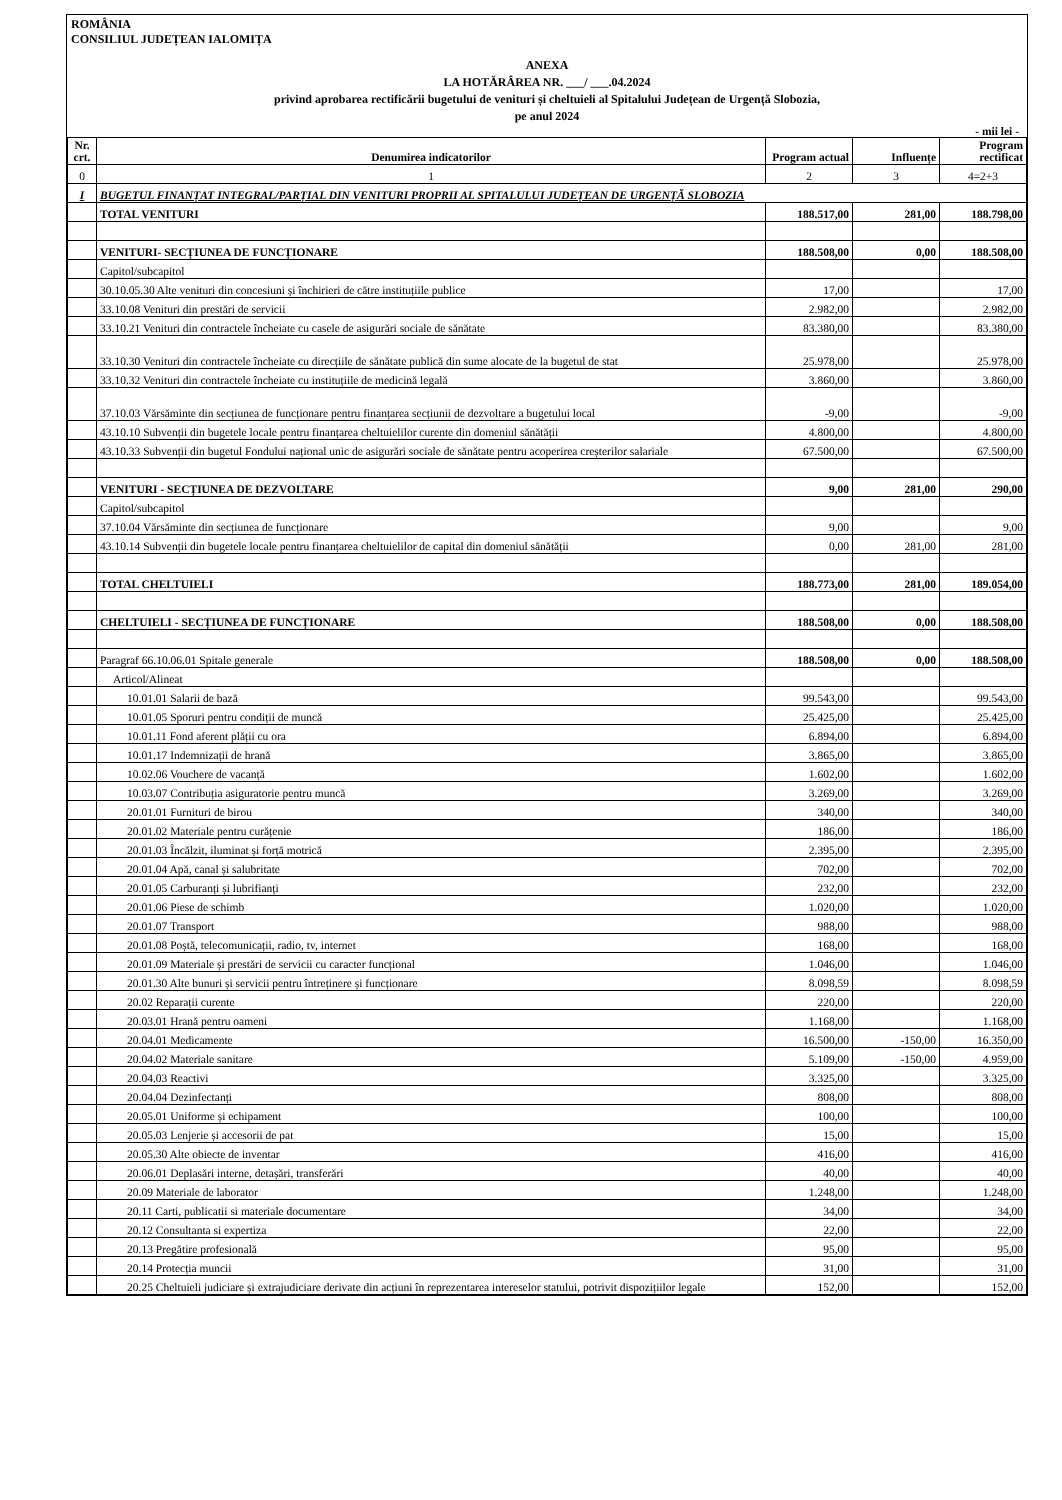ROMÂNIA
CONSILIUL JUDEȚEAN IALOMIȚA
ANEXA
LA HOTĂRÂREA NR. ___/ ___.04.2024
privind aprobarea rectificării bugetului de venituri și cheltuieli al Spitalului Județean de Urgență Slobozia,
pe anul 2024
- mii lei -
| Nr. crt. | Denumirea indicatorilor | Program actual | Influențe | Program rectificat |
| --- | --- | --- | --- | --- |
| 0 | 1 | 2 | 3 | 4=2+3 |
| I | BUGETUL FINANȚAT INTEGRAL/PARȚIAL DIN VENITURI PROPRII AL SPITALULUI JUDEȚEAN DE URGENȚĂ SLOBOZIA | | | |
| | TOTAL VENITURI | 188.517,00 | 281,00 | 188.798,00 |
| | VENITURI- SECȚIUNEA DE FUNCȚIONARE | 188.508,00 | 0,00 | 188.508,00 |
| | Capitol/subcapitol | | | |
| | 30.10.05.30 Alte venituri din concesiuni și închirieri de către instituțiile publice | 17,00 | | 17,00 |
| | 33.10.08 Venituri din prestări de servicii | 2.982,00 | | 2.982,00 |
| | 33.10.21 Venituri din contractele încheiate cu casele de asigurări sociale de sănătate | 83.380,00 | | 83.380,00 |
| | 33.10.30 Venituri din contractele încheiate cu direcțiile de sănătate publică din sume alocate de la bugetul de stat | 25.978,00 | | 25.978,00 |
| | 33.10.32 Venituri din contractele încheiate cu instituțiile de medicină legală | 3.860,00 | | 3.860,00 |
| | 37.10.03 Vărsăminte din secțiunea de funcționare pentru finanțarea secțiunii de dezvoltare a bugetului local | -9,00 | | -9,00 |
| | 43.10.10 Subvenții din bugetele locale pentru finanțarea cheltuielilor curente din domeniul sănătății | 4.800,00 | | 4.800,00 |
| | 43.10.33 Subvenții din bugetul Fondului național unic de asigurări sociale de sănătate pentru acoperirea creșterilor salariale | 67.500,00 | | 67.500,00 |
| | VENITURI - SECȚIUNEA DE DEZVOLTARE | 9,00 | 281,00 | 290,00 |
| | Capitol/subcapitol | | | |
| | 37.10.04 Vărsăminte din secțiunea de funcționare | 9,00 | | 9,00 |
| | 43.10.14 Subvenții din bugetele locale pentru finanțarea cheltuielilor de capital din domeniul sănătății | 0,00 | 281,00 | 281,00 |
| | TOTAL CHELTUIELI | 188.773,00 | 281,00 | 189.054,00 |
| | CHELTUIELI - SECȚIUNEA DE FUNCȚIONARE | 188.508,00 | 0,00 | 188.508,00 |
| | Paragraf 66.10.06.01 Spitale generale | 188.508,00 | 0,00 | 188.508,00 |
| | Articol/Alineat | | | |
| | 10.01.01 Salarii de bază | 99.543,00 | | 99.543,00 |
| | 10.01.05 Sporuri pentru condiții de muncă | 25.425,00 | | 25.425,00 |
| | 10.01.11 Fond aferent plății cu ora | 6.894,00 | | 6.894,00 |
| | 10.01.17 Indemnizații de hrană | 3.865,00 | | 3.865,00 |
| | 10.02.06 Vouchere de vacanță | 1.602,00 | | 1.602,00 |
| | 10.03.07 Contribuția asiguratorie pentru muncă | 3.269,00 | | 3.269,00 |
| | 20.01.01 Furnituri de birou | 340,00 | | 340,00 |
| | 20.01.02 Materiale pentru curățenie | 186,00 | | 186,00 |
| | 20.01.03 Încălzit, iluminat și forță motrică | 2.395,00 | | 2.395,00 |
| | 20.01.04 Apă, canal și salubritate | 702,00 | | 702,00 |
| | 20.01.05 Carburanți și lubrifianți | 232,00 | | 232,00 |
| | 20.01.06 Piese de schimb | 1.020,00 | | 1.020,00 |
| | 20.01.07 Transport | 988,00 | | 988,00 |
| | 20.01.08 Poștă, telecomunicații, radio, tv, internet | 168,00 | | 168,00 |
| | 20.01.09 Materiale și prestări de servicii cu caracter funcțional | 1.046,00 | | 1.046,00 |
| | 20.01.30 Alte bunuri și servicii pentru întreținere și funcționare | 8.098,59 | | 8.098,59 |
| | 20.02 Reparații curente | 220,00 | | 220,00 |
| | 20.03.01 Hrană pentru oameni | 1.168,00 | | 1.168,00 |
| | 20.04.01 Medicamente | 16.500,00 | -150,00 | 16.350,00 |
| | 20.04.02 Materiale sanitare | 5.109,00 | -150,00 | 4.959,00 |
| | 20.04.03 Reactivi | 3.325,00 | | 3.325,00 |
| | 20.04.04 Dezinfectanți | 808,00 | | 808,00 |
| | 20.05.01 Uniforme și echipament | 100,00 | | 100,00 |
| | 20.05.03 Lenjerie și accesorii de pat | 15,00 | | 15,00 |
| | 20.05.30 Alte obiecte de inventar | 416,00 | | 416,00 |
| | 20.06.01 Deplasări interne, detașări, transferări | 40,00 | | 40,00 |
| | 20.09 Materiale de laborator | 1.248,00 | | 1.248,00 |
| | 20.11 Carti, publicatii si materiale documentare | 34,00 | | 34,00 |
| | 20.12 Consultanta si expertiza | 22,00 | | 22,00 |
| | 20.13 Pregătire profesională | 95,00 | | 95,00 |
| | 20.14 Protecția muncii | 31,00 | | 31,00 |
| | 20.25 Cheltuieli judiciare și extrajudiciare derivate din acțiuni în reprezentarea intereselor statului, potrivit dispozițiilor legale | 152,00 | | 152,00 |